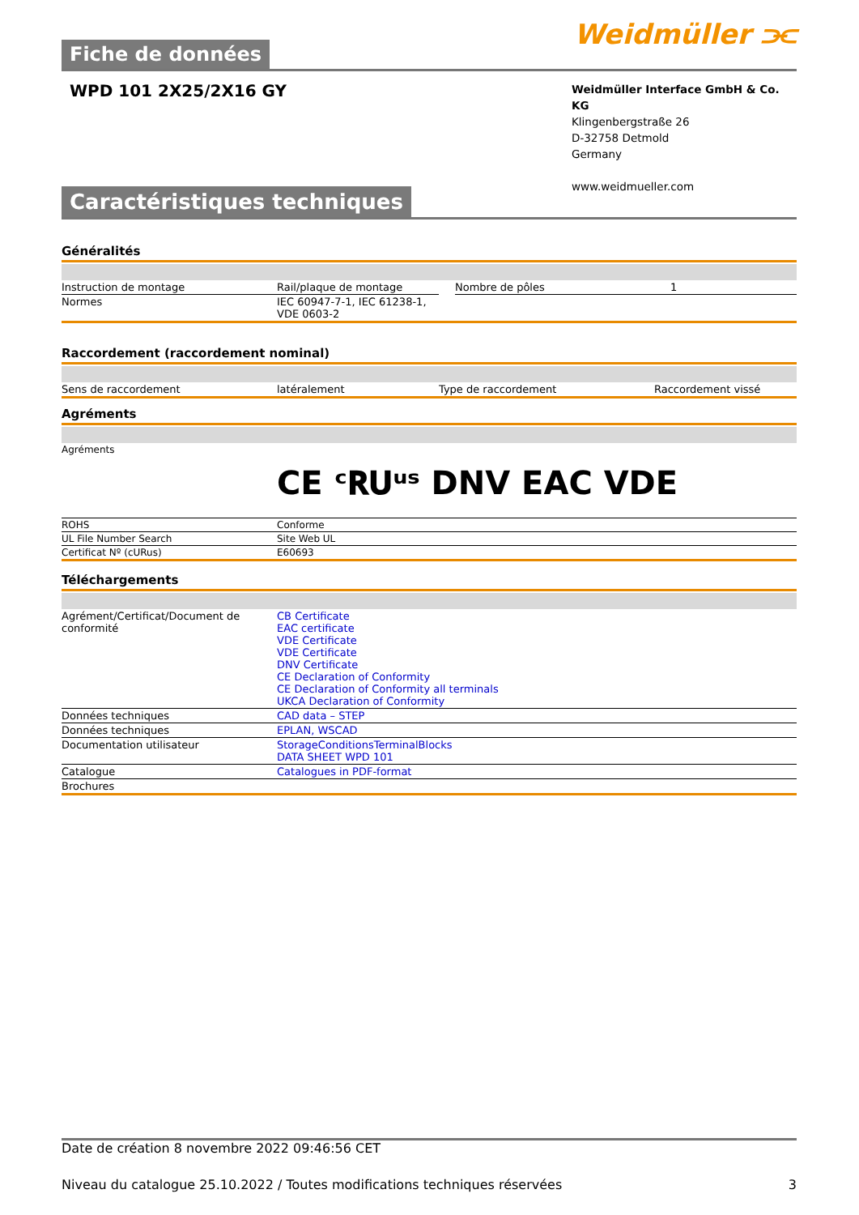Fiche de données
Weidmüller ⫘
WPD 101 2X25/2X16 GY
Weidmüller Interface GmbH & Co. KG
Klingenbergstraße 26
D-32758 Detmold
Germany
www.weidmueller.com
Caractéristiques techniques
Généralités
| Instruction de montage | Rail/plaque de montage | | Nombre de pôles | 1 |
| Normes | IEC 60947-7-1, IEC 61238-1, VDE 0603-2 | | | |
Raccordement (raccordement nominal)
| Sens de raccordement | latéralement | Type de raccordement | Raccordement vissé |
Agréments
| Agréments | CE ᶜ𝐑𝐔ᵘˢ DNV EAC VDE |
| ROHS | Conforme |
| UL File Number Search | Site Web UL |
| Certificat Nº (cURus) | E60693 |
Téléchargements
| Agrément/Certificat/Document de conformité | CB Certificate EAC certificate VDE Certificate VDE Certificate DNV Certificate CE Declaration of Conformity CE Declaration of Conformity all terminals UKCA Declaration of Conformity |
| Données techniques | CAD data – STEP |
| Données techniques | EPLAN, WSCAD |
| Documentation utilisateur | StorageConditionsTerminalBlocks DATA SHEET WPD 101 |
| Catalogue | Catalogues in PDF-format |
| Brochures | |
Date de création 8 novembre 2022 09:46:56 CET
Niveau du catalogue 25.10.2022 / Toutes modifications techniques réservées 3